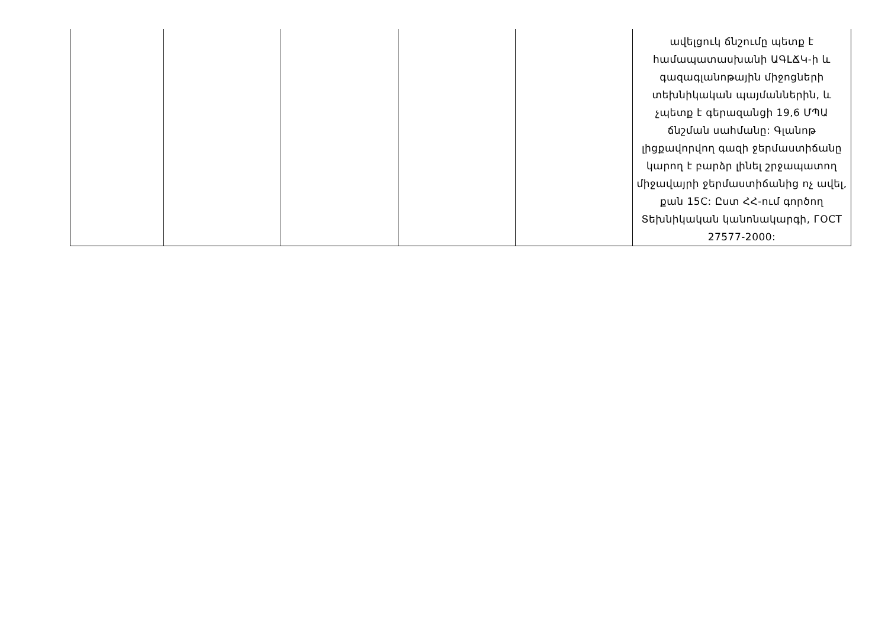| | | | | | ավելցուկ ճնշումը պետք է համապատասխանի ԱԳԼՃԿ-ի և գազագլանոթային միջոցների տեխնիկական պայմաններին, և չպետք է գերազանցի 19,6 ՄՊԱ ճնշման սահմանը: Գլանոթ լիցքավորվող գազի ջերմաստիճանը կարող է բարձր լինել շրջապատող միջավայրի ջերմաստիճանից ոչ ավել, քան 15C: Ըստ ՀՀ-ում գործող Տեխնիկական կանոնակարգի, ГОСТ 27577-2000: |